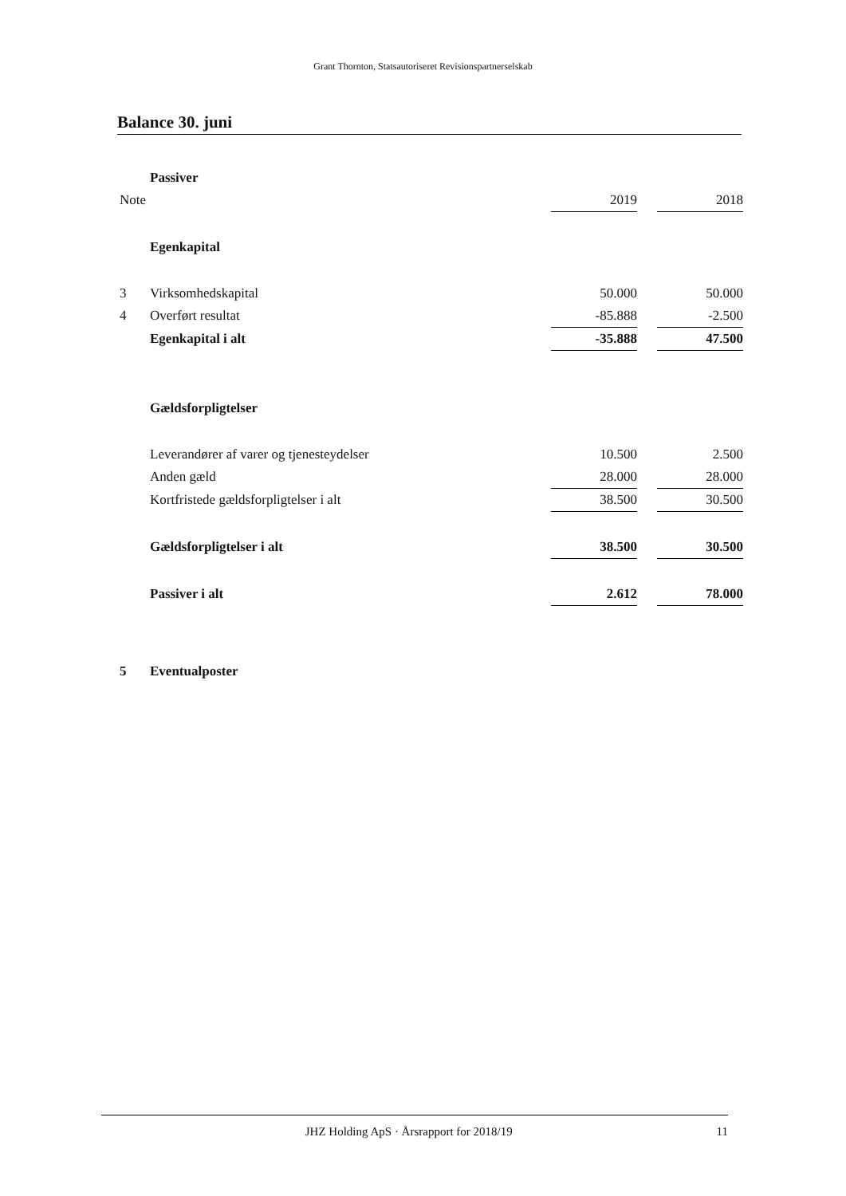Grant Thornton, Statsautoriseret Revisionspartnerselskab
Balance 30. juni
| | Passiver | | | |
| Note | | 2019 | | 2018 |
| | Egenkapital | | | |
| 3 | Virksomhedskapital | 50.000 | | 50.000 |
| 4 | Overført resultat | -85.888 | | -2.500 |
| | Egenkapital i alt | -35.888 | | 47.500 |
| | Gældsforpligtelser | | | |
| | Leverandører af varer og tjenesteydelser | 10.500 | | 2.500 |
| | Anden gæld | 28.000 | | 28.000 |
| | Kortfristede gældsforpligtelser i alt | 38.500 | | 30.500 |
| | Gældsforpligtelser i alt | 38.500 | | 30.500 |
| | Passiver i alt | 2.612 | | 78.000 |
| 5 | Eventualposter | | | |
JHZ Holding ApS · Årsrapport for 2018/19 11